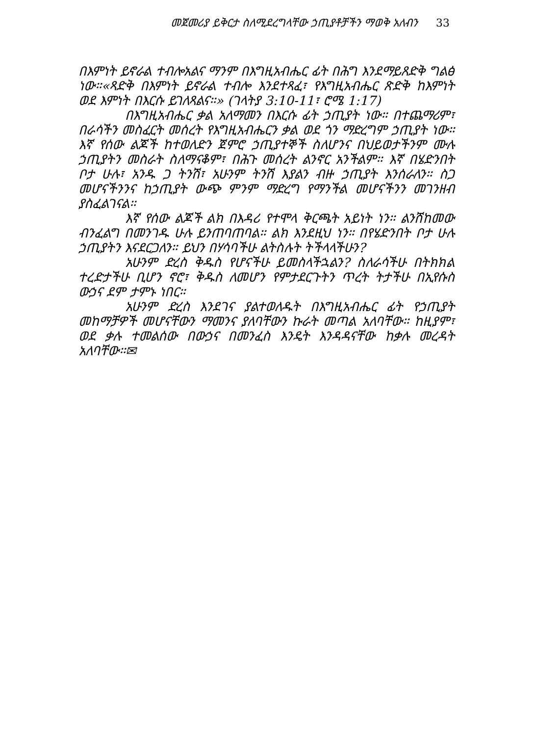መጀመሪያ ይቅርታ ስለሚደረግላቸው ኃጢያቶቻችን ማወቅ አለብን 33
በእምነት ይኖራል ተብሎአልና ማንም በእግዚአብሔር ፊት በሕግ እንደማይጸድቅ ግልፅ ነው።«ጻድቅ በእምነት ይኖራል ተብሎ እንደተጻፈ፣ የእግዚአብሔር ጽድቅ ከእምነት ወደ እምነት በእርሱ ይገለጻልና።» (ገላትያ 3:10-11፣ ሮሜ 1:17)
በእግዚአብሔር ቃል አለማመን በእርሱ ፊት ኃጢያት ነው። በተጨማሪም፣ በራሳችን መስፈርት መሰረት የእግዚአብሔርን ቃል ወደ ጎን ማድረግም ኃጢያት ነው። እኛ የሰው ልጆች ከተወለድን ጀምሮ ኃጢያተኞች ስለሆንና በህይወታችንም ሙሉ ኃጢያትን መስራት ስለማናቆም፣ በሕጉ መሰረት ልንኖር አንችልም። እኛ በሄድንበት ቦታ ሁሉ፣ አንዱ ጋ ትንሽ፣ አሁንም ትንሽ እያልን ብዙ ኃጢያት እንሰራለን። ስጋ መሆናችንንና ከኃጢያት ውጭ ምንም ማድረግ የማንችል መሆናችንን መገንዘብ ያስፈልገናል።
እኛ የሰው ልጆች ልክ በእዳሪ የተሞላ ቅርጫት አይነት ነን። ልንሸከመው ብንፈልግ በመንገዱ ሁሉ ይንጠባጠባል። ልክ እንደዚህ ነን። በየሄድንበት ቦታ ሁሉ ኃጢያትን እናደርጋለን። ይህን በሃሳባችሁ ልትስሉት ትችላላችሁን?
አሁንም ድረስ ቅዱስ የሆናችሁ ይመስላችኋልን? ስለራሳችሁ በትክክል ተረድታችሁ ቢሆን ኖሮ፣ ቅዱስ ለመሆን የምታደርጉትን ጥረት ትታችሁ በኢየሱስ ውኃና ደም ታምኑ ነበር።
አሁንም ድረስ እንደገና ያልተወለዱት በእግዚአብሔር ፊት የኃጢያት መከማቻዎች መሆናቸውን ማመንና ያለባቸውን ኩራት መጣል አለባቸው። ከዚያም፣ ወደ ቃሉ ተመልሰው በውኃና በመንፈስ እንዴት እንዳዳናቸው ከቃሉ መረዳት አለባቸው።✉